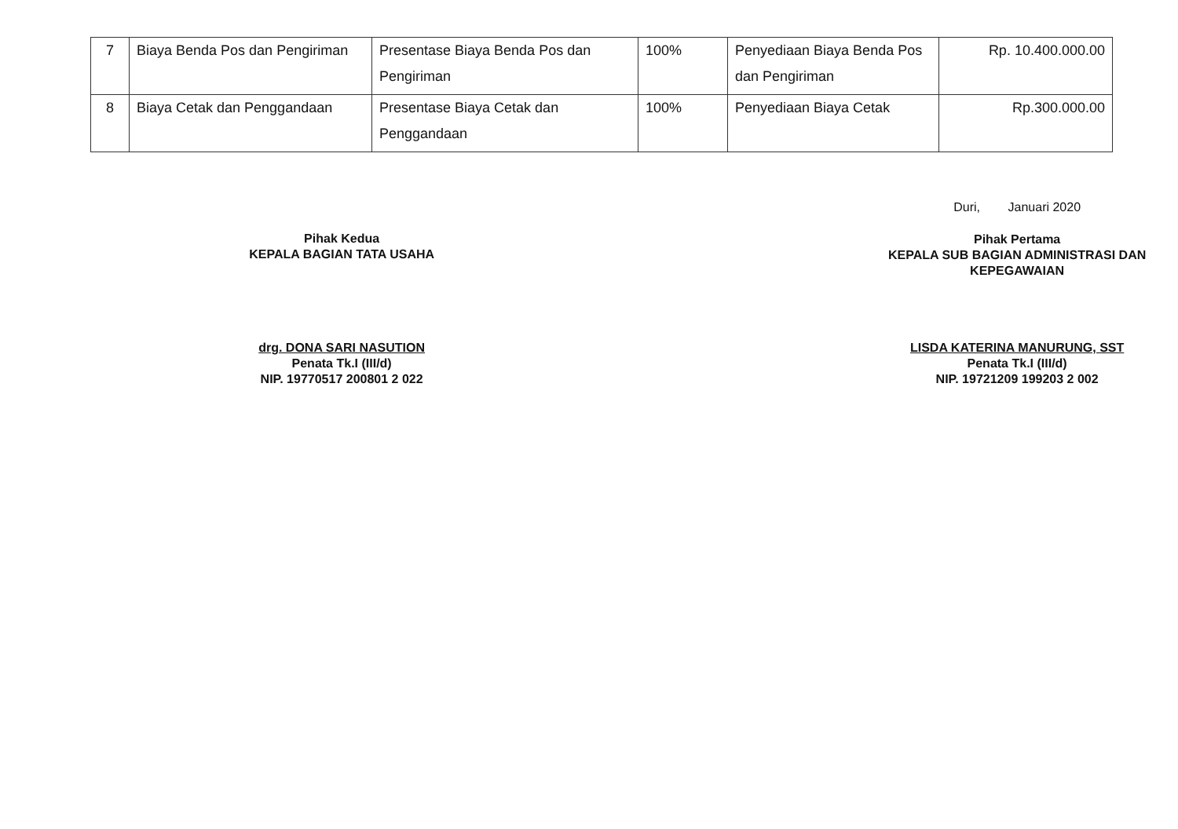| 7 | Biaya Benda Pos dan Pengiriman | Presentase Biaya Benda Pos dan Pengiriman | 100% | Penyediaan Biaya Benda Pos dan Pengiriman | Rp. 10.400.000.00 |
| 8 | Biaya Cetak dan Penggandaan | Presentase Biaya Cetak dan Penggandaan | 100% | Penyediaan Biaya Cetak | Rp.300.000.00 |
Pihak Kedua
KEPALA BAGIAN TATA USAHA
drg. DONA SARI NASUTION
Penata Tk.I (III/d)
NIP. 19770517 200801 2 022
Duri, Januari 2020
Pihak Pertama
KEPALA SUB BAGIAN ADMINISTRASI DAN KEPEGAWAIAN
LISDA KATERINA MANURUNG, SST
Penata Tk.I (III/d)
NIP. 19721209 199203 2 002